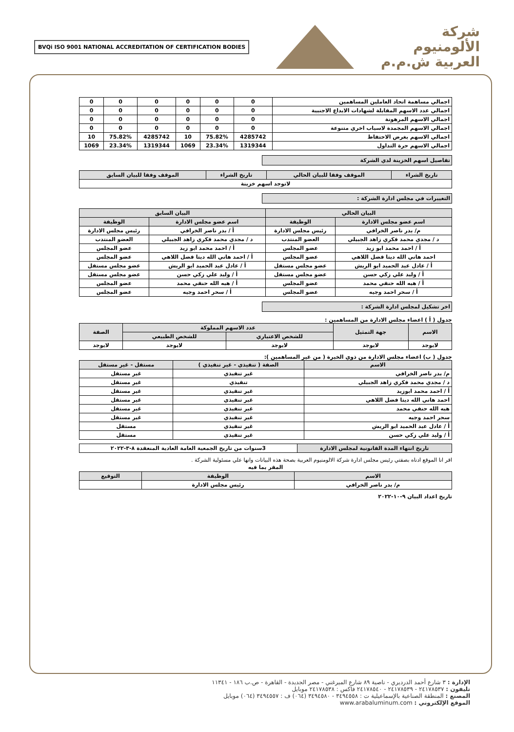شركة
الألومنيوم
العربية ش.م.م
BVQi ISO 9001 NATIONAL ACCREDITATION OF CERTIFICATION BODIES
| اجمالي مساهمة اتحاد العاملين المساهمين | 0 | 0 | 0 | 0 | 0 | 0 |
| اجمالي عدد الاسهم المقابلة لشهادات الايداع الاجنبية | 0 | 0 | 0 | 0 | 0 | 0 |
| اجمالي الاسهم المرهونة | 0 | 0 | 0 | 0 | 0 | 0 |
| اجمالي الاسهم المجمدة لاسباب اخري متنوعة | 0 | 0 | 0 | 0 | 0 | 0 |
| اجمالي الاسهم بغرض الاحتفاظ | 4285742 | 75.82% | 10 | 4285742 | 75.82% | 10 |
| اجمالي الاسهم حرة التداول | 1319344 | 23.34% | 1069 | 1319344 | 23.34% | 1069 |
تفاصيل اسهم الخزينة لدي الشركة
| تاريخ الشراء | الموقف وفقا للبيان الحالي | تاريخ الشراء | الموقف وفقا للبيان السابق |
| --- | --- | --- | --- |
| لاتوجد اسهم خزينة | | | |
التغييرات في مجلس ادارة الشركة :
| البيان الحالي | | البيان السابق | |
| --- | --- | --- | --- |
| اسم عضو مجلس الادارة | الوظيفة | اسم عضو مجلس الادارة | الوظيفة |
| م/ بدر ناصر الخرافي | رئيس مجلس الادارة | أ / بدر ناصر الخرافي | رئيس مجلس الادارة |
| د / مجدي محمد فكري زاهد الجبيلي | العضو المنتدب | د / مجدي محمد فكري زاهد الجبيلي | العضو المنتدب |
| أ / احمد محمد ابو زيد | عضو المجلس | أ / احمد محمد ابو زيد | عضو المجلس |
| احمد هاني الله ديتا فضل اللاهي | عضو المجلس | أ / احمد هاني الله ديتا فضل اللاهي | عضو المجلس |
| أ / عادل عبد الحميد ابو الريش | عضو مجلس مستقل | أ / عادل عبد الحميد ابو الريش | عضو مجلس مستقل |
| أ / وليد علي زكي حسن | عضو مجلس مستقل | أ / وليد علي زكي حسن | عضو مجلس مستقل |
| أ / هبه الله حنفي محمد | عضو المجلس | أ / هبه الله حنفي محمد | عضو المجلس |
| أ / سحر احمد وجيه | عضو المجلس | أ / سحر احمد وجيه | عضو المجلس |
اخر تشكيل لمجلس ادارة الشركة :
جدول ( أ ) اعضاء مجلس الادارة من المساهمين :
| الاسم | جهة التمثيل | عدد الاسهم المملوكة | | الصفة |
| --- | --- | --- | --- | --- |
| | | للشخص الاعتباري | للشخص الطبيعي | |
| لايوجد | لايوجد | لايوجد | لايوجد | لايوجد |
جدول ( ب) اعضاء مجلس الادارة من ذوي الخبرة ( من غير المساهمين ):
| الاسم | الصفة ( تنفيذي - غير تنفيذي ) | مستقل - غير مستقل |
| --- | --- | --- |
| م/ بدر ناصر الخرافي | غير تنفيذي | غير مستقل |
| د / مجدي محمد فكري زاهد الجبيلي | تنفيذي | غير مستقل |
| أ / احمد محمد ابوزيد | غير تنفيذي | غير مستقل |
| احمد هاني الله ديتا فضل اللاهي | غير تنفيذي | غير مستقل |
| هبه الله حنفي محمد | غير تنفيذي | غير مستقل |
| سحر احمد وجيه | غير تنفيذي | غير مستقل |
| أ / عادل عبد الحميد ابو الريش | غير تنفيذي | مستقل |
| أ / وليد علي زكي حسن | غير تنفيذي | مستقل |
| تاريخ انتهاء المدة القانونية لمجلس الادارة | 3سنوات من تاريخ الجمعية العامة العادية المنعقدة ٨-٣-٢٠٢٢ |
اقر انا الموقع ادناه بصفتي رئيس مجلس ادارة شركة الالومنيوم العربية بصحة هذه البيانات وانها علي مسئولية الشركة .
المقر بما فيه
| الاسم | الوظيفة | التوقيع |
| --- | --- | --- |
| م/ بدر ناصر الخرافي | رئيس مجلس الادارة | |
تاريخ اعداد البيان ٩-١٠-٢٠٢٢
الإدارة : ٣ شارع أحمد الدرديري - ناصية ٨٩ شارع الميرغني - مصر الجديدة - القاهرة - ص.ب ١٨٦ - ١١٣٤١
تليفون : ٢٤١٧٨٥٣٧ - ٢٤١٧٨٥٣٩ - ٢٤١٧٨٥٤٠ فاكس : ٢٤١٧٨٥٣٨ موبايل
المصنع : المنطقة الصناعية بالإسماعيلية ت : ٣٤٩٤٥٥٨ - ٣٤٩٤٥٨٠ (٠٦٤) ف : ٣٤٩٤٥٥٧ (٠٦٤) موبايل
الموقع الإلكتروني : www.arabaluminum.com